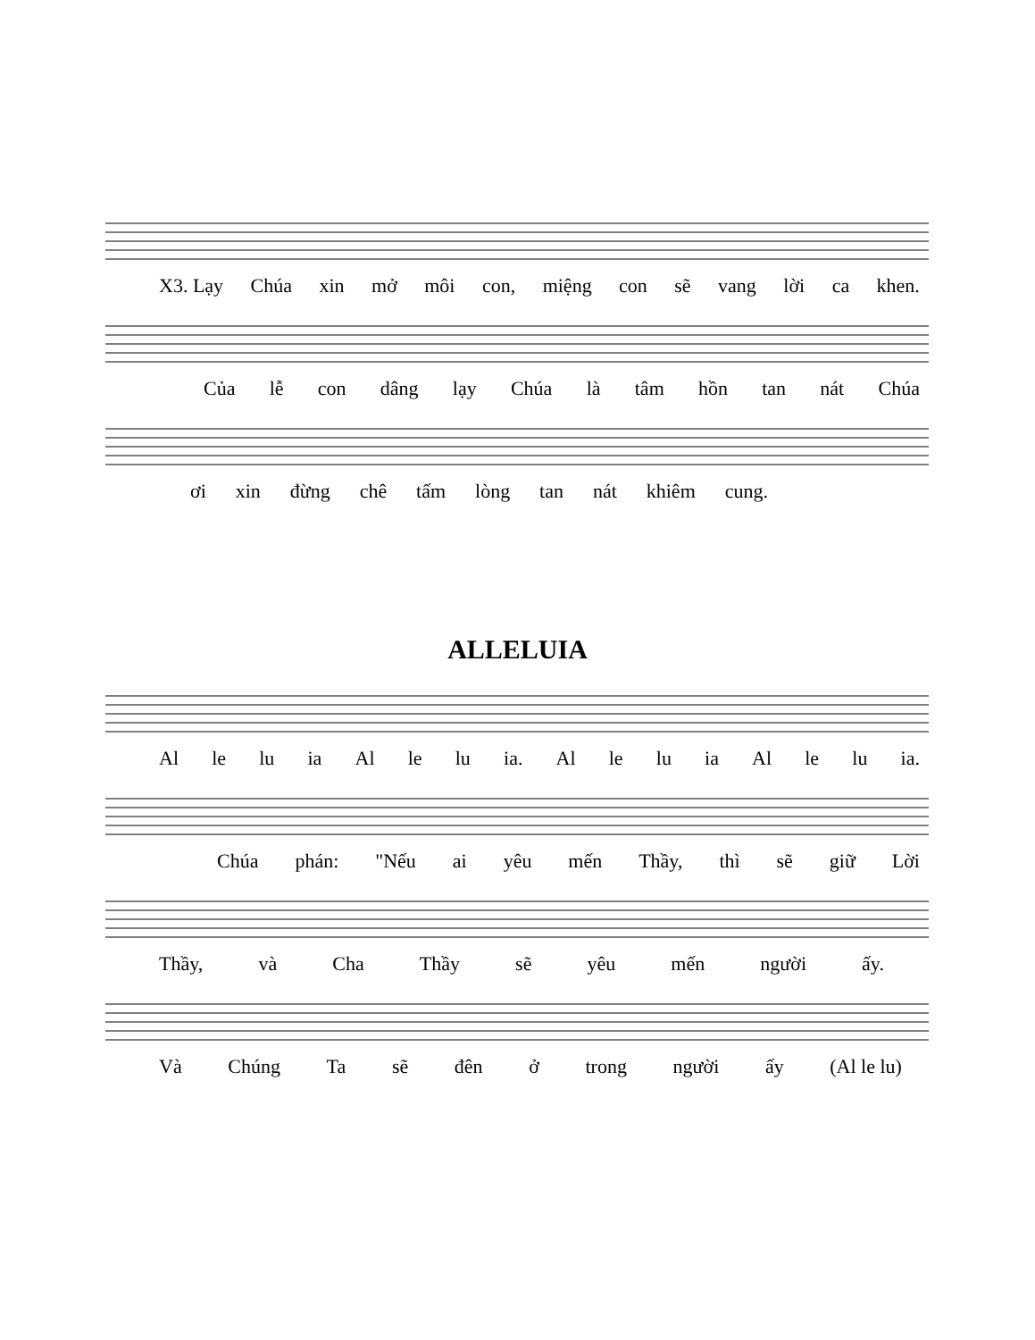X3. Lạy Chúa xin mở môi con, miệng con sẽ vang lời ca khen.
Của lễ con dâng lạy Chúa là tâm hồn tan nát Chúa
ơi xin đừng chê tấm lòng tan nát khiêm cung.
ALLELUIA
Al le lu ia Al le lu ia. Al le lu ia Al le lu ia.
Chúa phán: "Nếu ai yêu mến Thầy, thì sẽ giữ Lời
Thầy, và Cha Thầy sẽ yêu mến người ấy.
Và Chúng Ta sẽ đên ở trong người ấy (Al le lu)